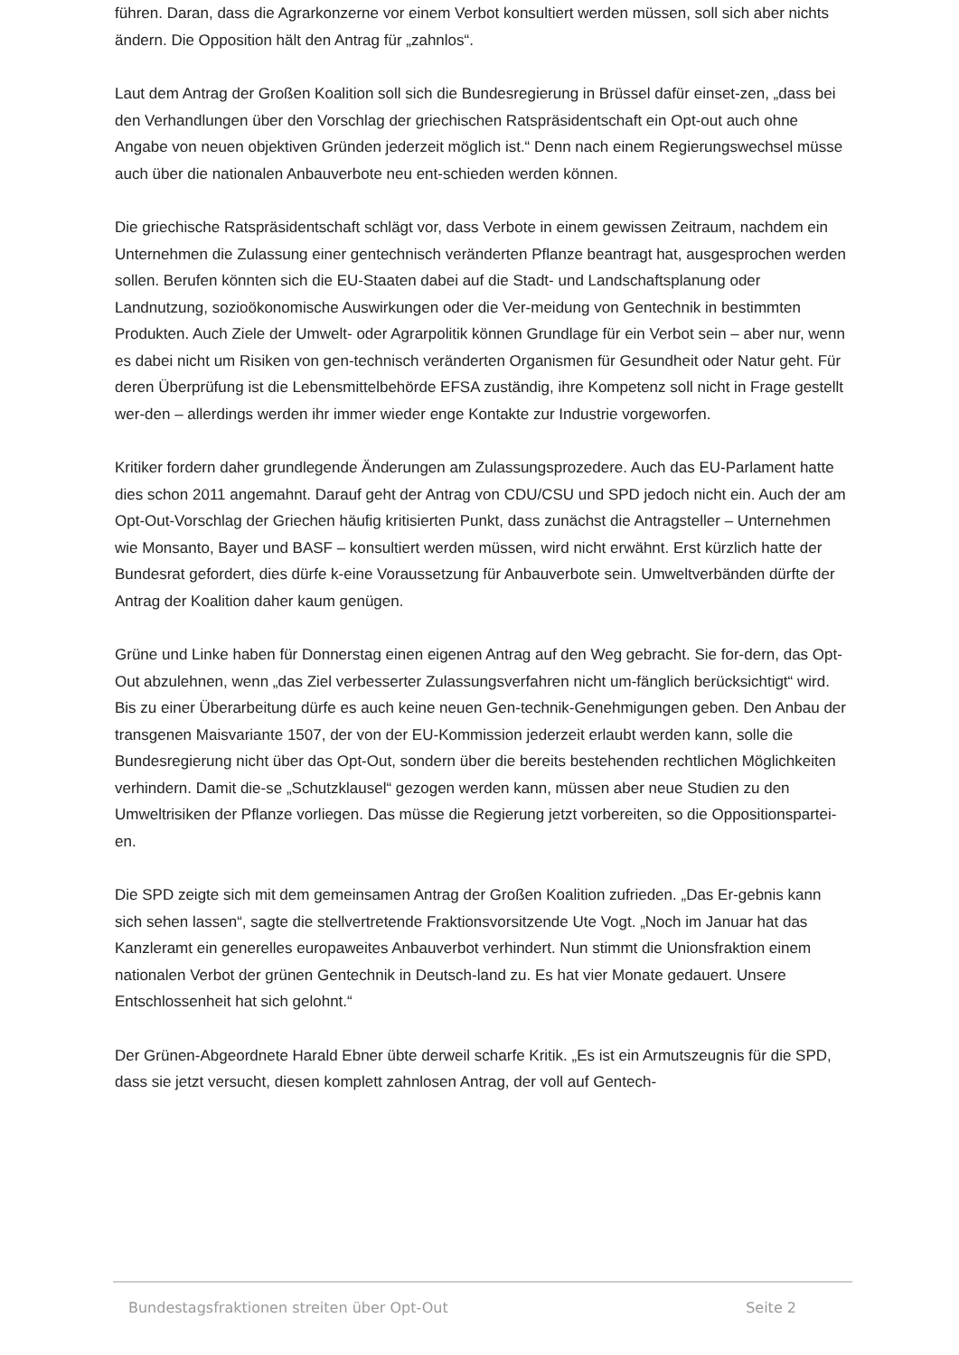führen. Daran, dass die Agrarkonzerne vor einem Verbot konsultiert werden müssen, soll sich aber nichts ändern. Die Opposition hält den Antrag für „zahnlos“.
Laut dem Antrag der Großen Koalition soll sich die Bundesregierung in Brüssel dafür einset-zen, „dass bei den Verhandlungen über den Vorschlag der griechischen Ratspräsidentschaft ein Opt-out auch ohne Angabe von neuen objektiven Gründen jederzeit möglich ist.“ Denn nach einem Regierungswechsel müsse auch über die nationalen Anbauverbote neu ent-schieden werden können.
Die griechische Ratspräsidentschaft schlägt vor, dass Verbote in einem gewissen Zeitraum, nachdem ein Unternehmen die Zulassung einer gentechnisch veränderten Pflanze beantragt hat, ausgesprochen werden sollen. Berufen könnten sich die EU-Staaten dabei auf die Stadt- und Landschaftsplanung oder Landnutzung, sozioökonomische Auswirkungen oder die Ver-meidung von Gentechnik in bestimmten Produkten. Auch Ziele der Umwelt- oder Agrarpolitik können Grundlage für ein Verbot sein – aber nur, wenn es dabei nicht um Risiken von gen-technisch veränderten Organismen für Gesundheit oder Natur geht. Für deren Überprüfung ist die Lebensmittelbehörde EFSA zuständig, ihre Kompetenz soll nicht in Frage gestellt wer-den – allerdings werden ihr immer wieder enge Kontakte zur Industrie vorgeworfen.
Kritiker fordern daher grundlegende Änderungen am Zulassungsprozedere. Auch das EU-Parlament hatte dies schon 2011 angemahnt. Darauf geht der Antrag von CDU/CSU und SPD jedoch nicht ein. Auch der am Opt-Out-Vorschlag der Griechen häufig kritisierten Punkt, dass zunächst die Antragsteller – Unternehmen wie Monsanto, Bayer und BASF – konsultiert werden müssen, wird nicht erwähnt. Erst kürzlich hatte der Bundesrat gefordert, dies dürfe k-eine Voraussetzung für Anbauverbote sein. Umweltverbänden dürfte der Antrag der Koalition daher kaum genügen.
Grüne und Linke haben für Donnerstag einen eigenen Antrag auf den Weg gebracht. Sie for-dern, das Opt-Out abzulehnen, wenn „das Ziel verbesserter Zulassungsverfahren nicht um-fänglich berücksichtigt“ wird. Bis zu einer Überarbeitung dürfe es auch keine neuen Gen-technik-Genehmigungen geben. Den Anbau der transgenen Maisvariante 1507, der von der EU-Kommission jederzeit erlaubt werden kann, solle die Bundesregierung nicht über das Opt-Out, sondern über die bereits bestehenden rechtlichen Möglichkeiten verhindern. Damit die-se „Schutzklausel“ gezogen werden kann, müssen aber neue Studien zu den Umweltrisiken der Pflanze vorliegen. Das müsse die Regierung jetzt vorbereiten, so die Oppositionspartei-en.
Die SPD zeigte sich mit dem gemeinsamen Antrag der Großen Koalition zufrieden. „Das Er-gebnis kann sich sehen lassen“, sagte die stellvertretende Fraktionsvorsitzende Ute Vogt. „Noch im Januar hat das Kanzleramt ein generelles europaweites Anbauverbot verhindert. Nun stimmt die Unionsfraktion einem nationalen Verbot der grünen Gentechnik in Deutsch-land zu. Es hat vier Monate gedauert. Unsere Entschlossenheit hat sich gelohnt.“
Der Grünen-Abgeordnete Harald Ebner übte derweil scharfe Kritik. „Es ist ein Armutszeugnis für die SPD, dass sie jetzt versucht, diesen komplett zahnlosen Antrag, der voll auf Gentech-
Bundestagsfraktionen streiten über Opt-Out Seite 2